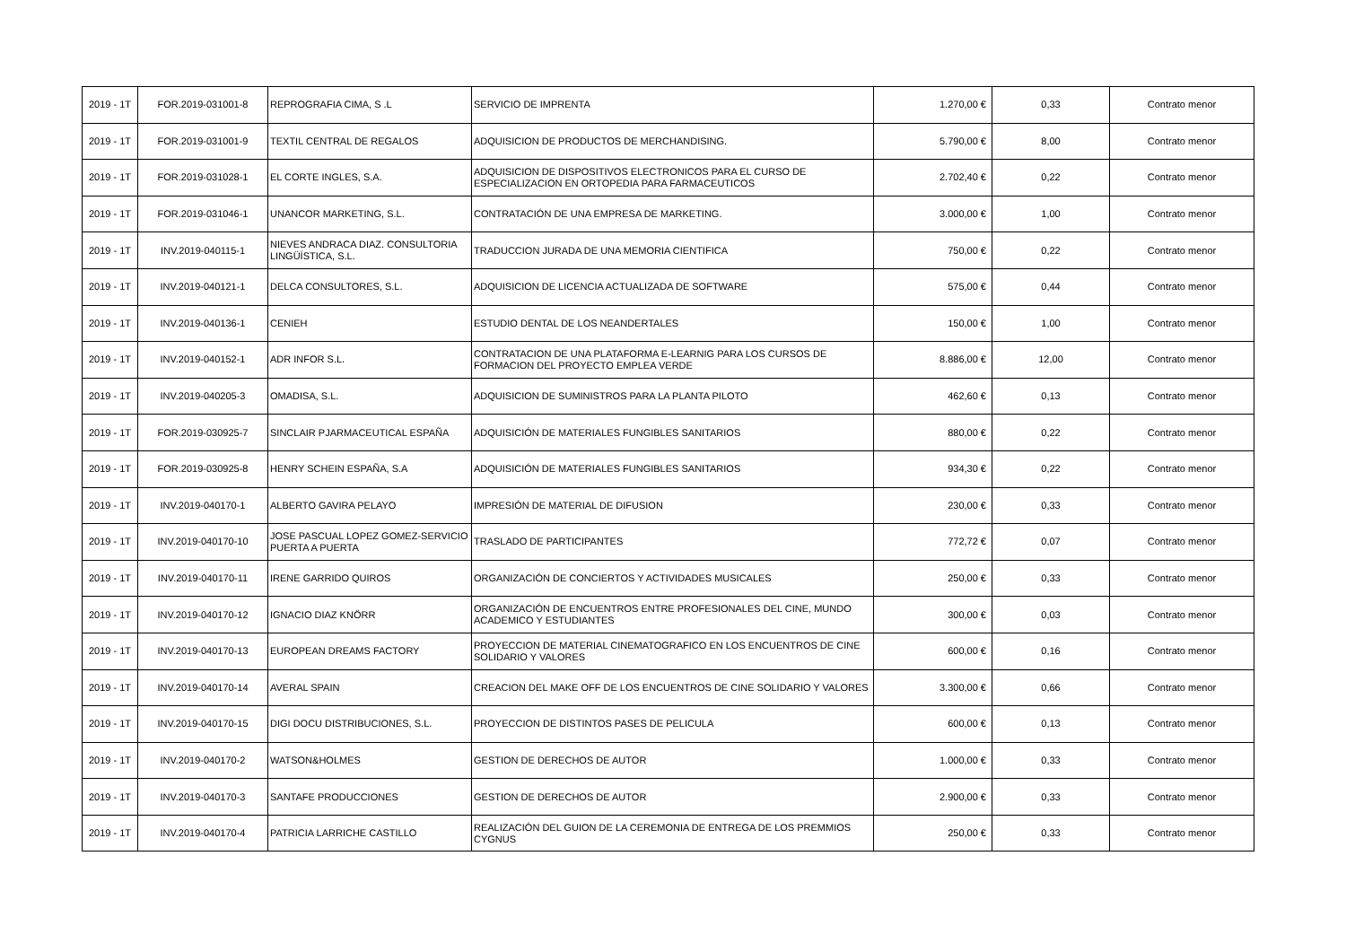| 2019 - 1T | FOR.2019-031001-8 | REPROGRAFIA CIMA, S .L | SERVICIO DE IMPRENTA | 1.270,00 € | 0,33 | Contrato menor |
| 2019 - 1T | FOR.2019-031001-9 | TEXTIL CENTRAL DE REGALOS | ADQUISICION DE PRODUCTOS DE MERCHANDISING. | 5.790,00 € | 8,00 | Contrato menor |
| 2019 - 1T | FOR.2019-031028-1 | EL CORTE INGLES, S.A. | ADQUISICION DE DISPOSITIVOS ELECTRONICOS PARA EL CURSO DE ESPECIALIZACION EN ORTOPEDIA PARA FARMACEUTICOS | 2.702,40 € | 0,22 | Contrato menor |
| 2019 - 1T | FOR.2019-031046-1 | UNANCOR MARKETING, S.L. | CONTRATACIÓN DE UNA EMPRESA DE MARKETING. | 3.000,00 € | 1,00 | Contrato menor |
| 2019 - 1T | INV.2019-040115-1 | NIEVES ANDRACA DIAZ. CONSULTORIA LINGÜÍSTICA, S.L. | TRADUCCION JURADA DE UNA MEMORIA CIENTIFICA | 750,00 € | 0,22 | Contrato menor |
| 2019 - 1T | INV.2019-040121-1 | DELCA CONSULTORES, S.L. | ADQUISICION DE LICENCIA ACTUALIZADA DE SOFTWARE | 575,00 € | 0,44 | Contrato menor |
| 2019 - 1T | INV.2019-040136-1 | CENIEH | ESTUDIO DENTAL DE LOS NEANDERTALES | 150,00 € | 1,00 | Contrato menor |
| 2019 - 1T | INV.2019-040152-1 | ADR INFOR S.L. | CONTRATACION DE UNA PLATAFORMA E-LEARNIG PARA LOS CURSOS DE FORMACION DEL PROYECTO EMPLEA VERDE | 8.886,00 € | 12,00 | Contrato menor |
| 2019 - 1T | INV.2019-040205-3 | OMADISA, S.L. | ADQUISICION DE SUMINISTROS PARA LA PLANTA PILOTO | 462,60 € | 0,13 | Contrato menor |
| 2019 - 1T | FOR.2019-030925-7 | SINCLAIR PJARMACEUTICAL ESPAÑA | ADQUISICIÓN DE MATERIALES FUNGIBLES SANITARIOS | 880,00 € | 0,22 | Contrato menor |
| 2019 - 1T | FOR.2019-030925-8 | HENRY SCHEIN ESPAÑA, S.A | ADQUISICIÓN DE MATERIALES FUNGIBLES SANITARIOS | 934,30 € | 0,22 | Contrato menor |
| 2019 - 1T | INV.2019-040170-1 | ALBERTO GAVIRA PELAYO | IMPRESIÓN DE MATERIAL DE DIFUSION | 230,00 € | 0,33 | Contrato menor |
| 2019 - 1T | INV.2019-040170-10 | JOSE PASCUAL LOPEZ GOMEZ-SERVICIO PUERTA A PUERTA | TRASLADO DE PARTICIPANTES | 772,72 € | 0,07 | Contrato menor |
| 2019 - 1T | INV.2019-040170-11 | IRENE GARRIDO QUIROS | ORGANIZACIÓN DE CONCIERTOS Y ACTIVIDADES MUSICALES | 250,00 € | 0,33 | Contrato menor |
| 2019 - 1T | INV.2019-040170-12 | IGNACIO DIAZ KNÖRR | ORGANIZACIÓN DE ENCUENTROS ENTRE PROFESIONALES DEL CINE, MUNDO ACADEMICO Y ESTUDIANTES | 300,00 € | 0,03 | Contrato menor |
| 2019 - 1T | INV.2019-040170-13 | EUROPEAN DREAMS FACTORY | PROYECCION DE MATERIAL CINEMATOGRAFICO EN LOS ENCUENTROS DE CINE SOLIDARIO Y VALORES | 600,00 € | 0,16 | Contrato menor |
| 2019 - 1T | INV.2019-040170-14 | AVERAL SPAIN | CREACION DEL MAKE OFF DE LOS ENCUENTROS DE CINE SOLIDARIO Y VALORES | 3.300,00 € | 0,66 | Contrato menor |
| 2019 - 1T | INV.2019-040170-15 | DIGI DOCU DISTRIBUCIONES, S.L. | PROYECCION DE DISTINTOS PASES DE PELICULA | 600,00 € | 0,13 | Contrato menor |
| 2019 - 1T | INV.2019-040170-2 | WATSON&HOLMES | GESTION DE DERECHOS DE AUTOR | 1.000,00 € | 0,33 | Contrato menor |
| 2019 - 1T | INV.2019-040170-3 | SANTAFE PRODUCCIONES | GESTION DE DERECHOS DE AUTOR | 2.900,00 € | 0,33 | Contrato menor |
| 2019 - 1T | INV.2019-040170-4 | PATRICIA LARRICHE CASTILLO | REALIZACIÓN DEL GUION DE LA CEREMONIA DE ENTREGA DE LOS PREMMIOS CYGNUS | 250,00 € | 0,33 | Contrato menor |